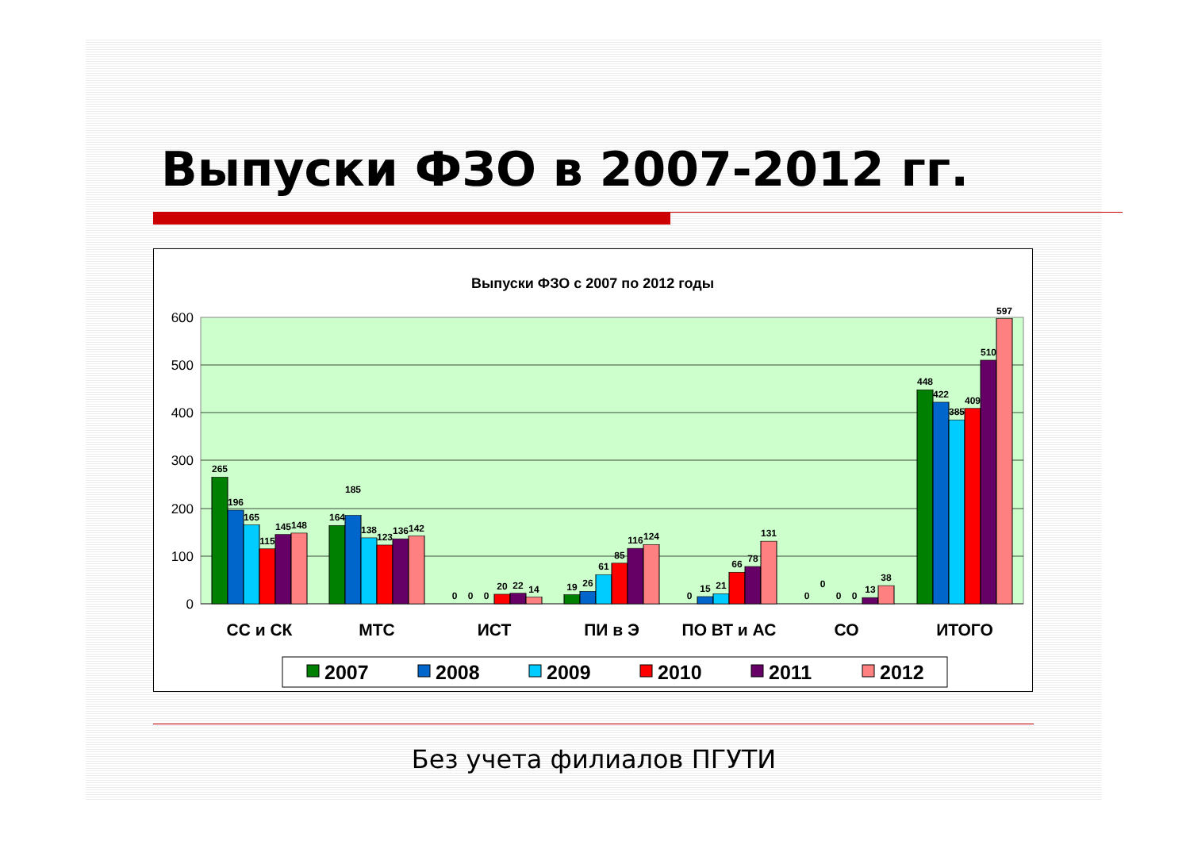Выпуски ФЗО в 2007-2012 гг.
Выпуски ФЗО с 2007 по 2012 годы
600
500
400
300
200
100
0
265
196
165
115
145
148
164
185
138
123
136
142
0
0
0
20
22
14
19
26
61
85
116
124
0
15
21
66
78
131
0
0
0
0
13
38
448
422
385
409
510
597
СС и СК
МТС
ИСТ
ПИ в Э
ПО ВТ и АС
СО
ИТОГО
2007
2008
2009
2010
2011
2012
Без учета филиалов ПГУТИ